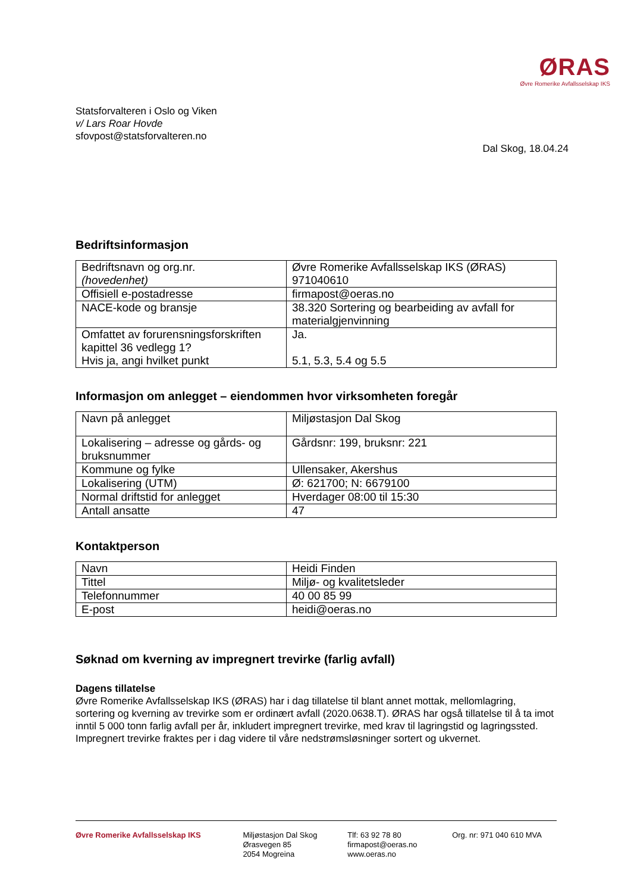ØRAS
Øvre Romerike Avfallsselskap IKS
Statsforvalteren i Oslo og Viken
v/ Lars Roar Hovde
sfovpost@statsforvalteren.no
Dal Skog, 18.04.24
Bedriftsinformasjon
| Bedriftsnavn og org.nr. (hovedenhet) | Øvre Romerike Avfallsselskap IKS (ØRAS) 971040610 |
| Offisiell e-postadresse | firmapost@oeras.no |
| NACE-kode og bransje | 38.320 Sortering og bearbeiding av avfall for materialgjenvinning |
| Omfattet av forurensningsforskriften kapittel 36 vedlegg 1? Hvis ja, angi hvilket punkt | Ja. 5.1, 5.3, 5.4 og 5.5 |
Informasjon om anlegget – eiendommen hvor virksomheten foregår
| Navn på anlegget | Miljøstasjon Dal Skog |
| Lokalisering – adresse og gårds- og bruksnummer | Gårdsnr: 199, bruksnr: 221 |
| Kommune og fylke | Ullensaker, Akershus |
| Lokalisering (UTM) | Ø: 621700; N: 6679100 |
| Normal driftstid for anlegget | Hverdager 08:00 til 15:30 |
| Antall ansatte | 47 |
Kontaktperson
| Navn | Heidi Finden |
| Tittel | Miljø- og kvalitetsleder |
| Telefonnummer | 40 00 85 99 |
| E-post | heidi@oeras.no |
Søknad om kverning av impregnert trevirke (farlig avfall)
Dagens tillatelse
Øvre Romerike Avfallsselskap IKS (ØRAS) har i dag tillatelse til blant annet mottak, mellomlagring, sortering og kverning av trevirke som er ordinært avfall (2020.0638.T). ØRAS har også tillatelse til å ta imot inntil 5 000 tonn farlig avfall per år, inkludert impregnert trevirke, med krav til lagringstid og lagringssted. Impregnert trevirke fraktes per i dag videre til våre nedstrømsløsninger sortert og ukvernet.
Øvre Romerike Avfallsselskap IKS
Miljøstasjon Dal Skog
Ørasvegen 85
2054 Mogreina
Tlf: 63 92 78 80
firmapost@oeras.no
www.oeras.no
Org. nr: 971 040 610 MVA